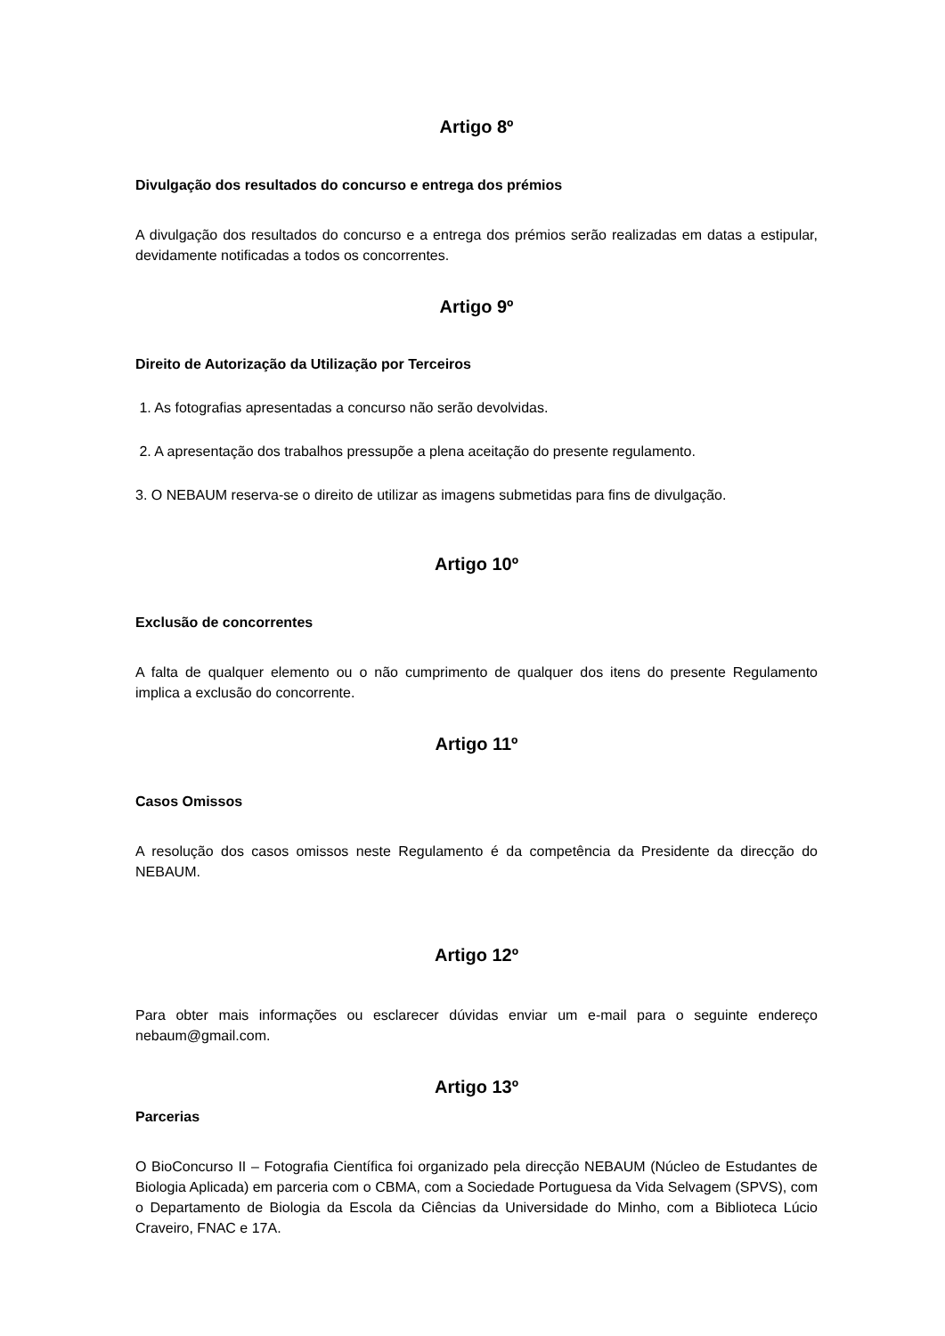Artigo 8º
Divulgação dos resultados do concurso e entrega dos prémios
A divulgação dos resultados do concurso e a entrega dos prémios serão realizadas em datas a estipular, devidamente notificadas a todos os concorrentes.
Artigo 9º
Direito de Autorização da Utilização por Terceiros
1. As fotografias apresentadas a concurso não serão devolvidas.
2. A apresentação dos trabalhos pressupõe a plena aceitação do presente regulamento.
3. O NEBAUM reserva-se o direito de utilizar as imagens submetidas para fins de divulgação.
Artigo 10º
Exclusão de concorrentes
A falta de qualquer elemento ou o não cumprimento de qualquer dos itens do presente Regulamento implica a exclusão do concorrente.
Artigo 11º
Casos Omissos
A resolução dos casos omissos neste Regulamento é da competência da Presidente da direcção do NEBAUM.
Artigo 12º
Para obter mais informações ou esclarecer dúvidas enviar um e-mail para o seguinte endereço nebaum@gmail.com.
Artigo 13º
Parcerias
O BioConcurso II – Fotografia Científica foi organizado pela direcção NEBAUM (Núcleo de Estudantes de Biologia Aplicada) em parceria com o CBMA, com a Sociedade Portuguesa da Vida Selvagem (SPVS), com o Departamento de Biologia da Escola da Ciências da Universidade do Minho, com a Biblioteca Lúcio Craveiro, FNAC e 17A.